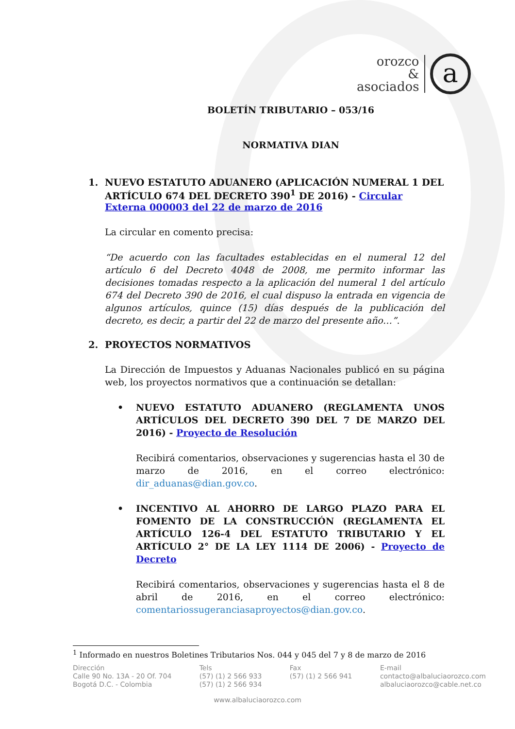orozco
&
asociados
a
BOLETÍN TRIBUTARIO – 053/16
NORMATIVA DIAN
1. NUEVO ESTATUTO ADUANERO (APLICACIÓN NUMERAL 1 DEL ARTÍCULO 674 DEL DECRETO 390<sup>1</sup> DE 2016) - Circular Externa 000003 del 22 de marzo de 2016
La circular en comento precisa:
“De acuerdo con las facultades establecidas en el numeral 12 del artículo 6 del Decreto 4048 de 2008, me permito informar las decisiones tomadas respecto a la aplicación del numeral 1 del artículo 674 del Decreto 390 de 2016, el cual dispuso la entrada en vigencia de algunos artículos, quince (15) días después de la publicación del decreto, es decir, a partir del 22 de marzo del presente año…”.
2. PROYECTOS NORMATIVOS
La Dirección de Impuestos y Aduanas Nacionales publicó en su página web, los proyectos normativos que a continuación se detallan:
• NUEVO ESTATUTO ADUANERO (REGLAMENTA UNOS ARTÍCULOS DEL DECRETO 390 DEL 7 DE MARZO DEL 2016) - Proyecto de Resolución
Recibirá comentarios, observaciones y sugerencias hasta el 30 de marzo de 2016, en el correo electrónico: dir_aduanas@dian.gov.co.
• INCENTIVO AL AHORRO DE LARGO PLAZO PARA EL FOMENTO DE LA CONSTRUCCIÓN (REGLAMENTA EL ARTÍCULO 126-4 DEL ESTATUTO TRIBUTARIO Y EL ARTÍCULO 2° DE LA LEY 1114 DE 2006) - Proyecto de Decreto
Recibirá comentarios, observaciones y sugerencias hasta el 8 de abril de 2016, en el correo electrónico: comentariossugeranciasaproyectos@dian.gov.co.
<sup>1</sup> Informado en nuestros Boletines Tributarios Nos. 044 y 045 del 7 y 8 de marzo de 2016
Dirección
Calle 90 No. 13A - 20 Of. 704
Bogotá D.C. - Colombia
Tels
(57) (1) 2 566 933
(57) (1) 2 566 934
Fax
(57) (1) 2 566 941
E-mail
contacto@albaluciaorozco.com
albaluciaorozco@cable.net.co
www.albaluciaorozco.com